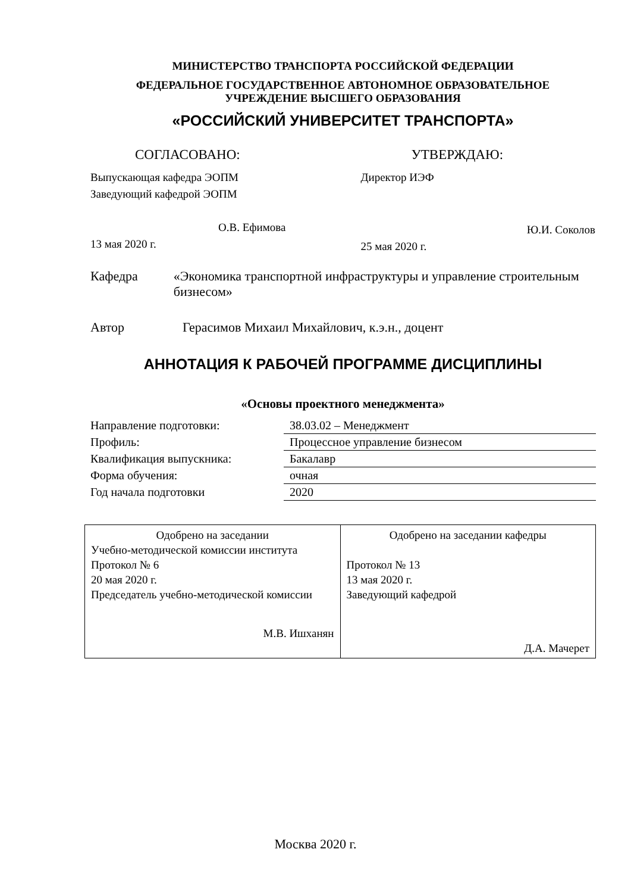МИНИСТЕРСТВО ТРАНСПОРТА РОССИЙСКОЙ ФЕДЕРАЦИИ
ФЕДЕРАЛЬНОЕ ГОСУДАРСТВЕННОЕ АВТОНОМНОЕ ОБРАЗОВАТЕЛЬНОЕ
УЧРЕЖДЕНИЕ ВЫСШЕГО ОБРАЗОВАНИЯ
«РОССИЙСКИЙ УНИВЕРСИТЕТ ТРАНСПОРТА»
СОГЛАСОВАНО:
Выпускающая кафедра ЭОПМ
Заведующий кафедрой ЭОПМ
О.В. Ефимова
13 мая 2020 г.
УТВЕРЖДАЮ:
Директор ИЭФ
Ю.И. Соколов
25 мая 2020 г.
Кафедра «Экономика транспортной инфраструктуры и управление строительным бизнесом»
Автор Герасимов Михаил Михайлович, к.э.н., доцент
АННОТАЦИЯ К РАБОЧЕЙ ПРОГРАММЕ ДИСЦИПЛИНЫ
«Основы проектного менеджмента»
| Направление подготовки: | 38.03.02 – Менеджмент |
| Профиль: | Процессное управление бизнесом |
| Квалификация выпускника: | Бакалавр |
| Форма обучения: | очная |
| Год начала подготовки | 2020 |
| Одобрено на заседании Учебно-методической комиссии института Протокол № 6 20 мая 2020 г. Председатель учебно-методической комиссии М.В. Ишханян | Одобрено на заседании кафедры Протокол № 13 13 мая 2020 г. Заведующий кафедрой Д.А. Мачерет |
Москва 2020 г.